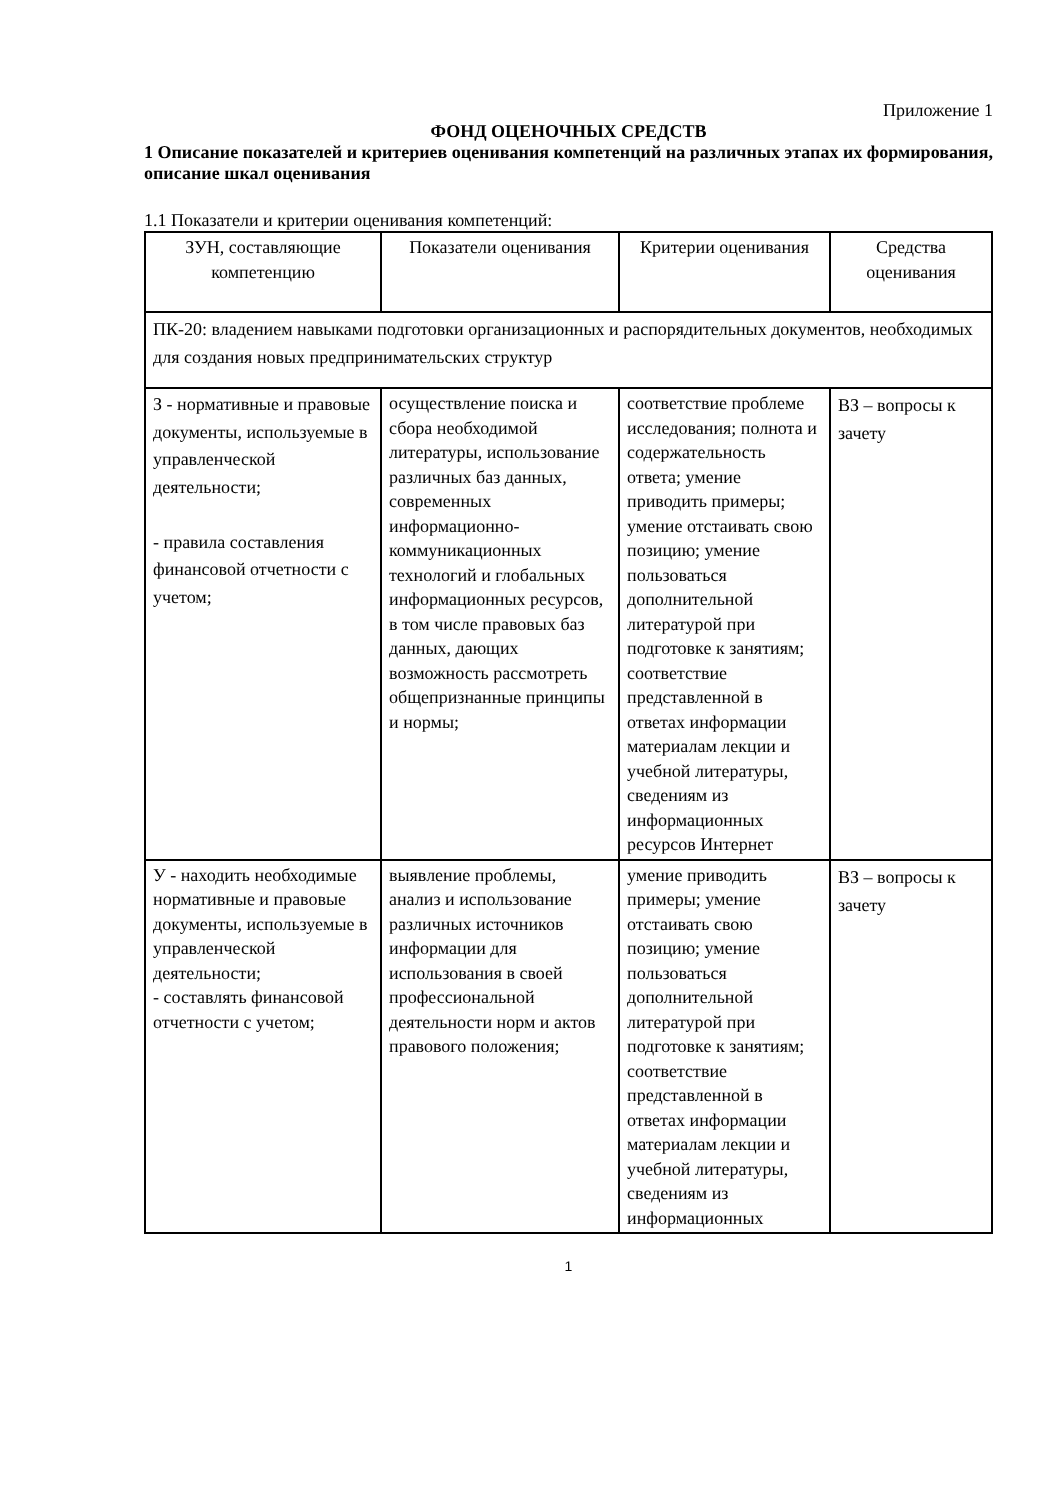Приложение 1
ФОНД ОЦЕНОЧНЫХ СРЕДСТВ
1 Описание показателей и критериев оценивания компетенций на различных этапах их формирования, описание шкал оценивания
1.1 Показатели и критерии оценивания компетенций:
| ЗУН, составляющие компетенцию | Показатели оценивания | Критерии оценивания | Средства оценивания |
| --- | --- | --- | --- |
| ПК-20: владением навыками подготовки организационных и распорядительных документов, необходимых для создания новых предпринимательских структур | | | |
| З - нормативные и правовые документы, используемые в управленческой деятельности; - правила составления финансовой отчетности с учетом; | осуществление поиска и сбора необходимой литературы, использование различных баз данных, современных информационно-коммуникационных технологий и глобальных информационных ресурсов, в том числе правовых баз данных, дающих возможность рассмотреть общепризнанные принципы и нормы; | соответствие проблеме исследования; полнота и содержательность ответа; умение приводить примеры; умение отстаивать свою позицию; умение пользоваться дополнительной литературой при подготовке к занятиям; соответствие представленной в ответах информации материалам лекции и учебной литературы, сведениям из информационных ресурсов Интернет | ВЗ – вопросы к зачету |
| У - находить необходимые нормативные и правовые документы, используемые в управленческой деятельности; - составлять финансовой отчетности с учетом; | выявление проблемы, анализ и использование различных источников информации для использования в своей профессиональной деятельности норм и актов правового положения; | умение приводить примеры; умение отстаивать свою позицию; умение пользоваться дополнительной литературой при подготовке к занятиям; соответствие представленной в ответах информации материалам лекции и учебной литературы, сведениям из информационных | ВЗ – вопросы к зачету |
1